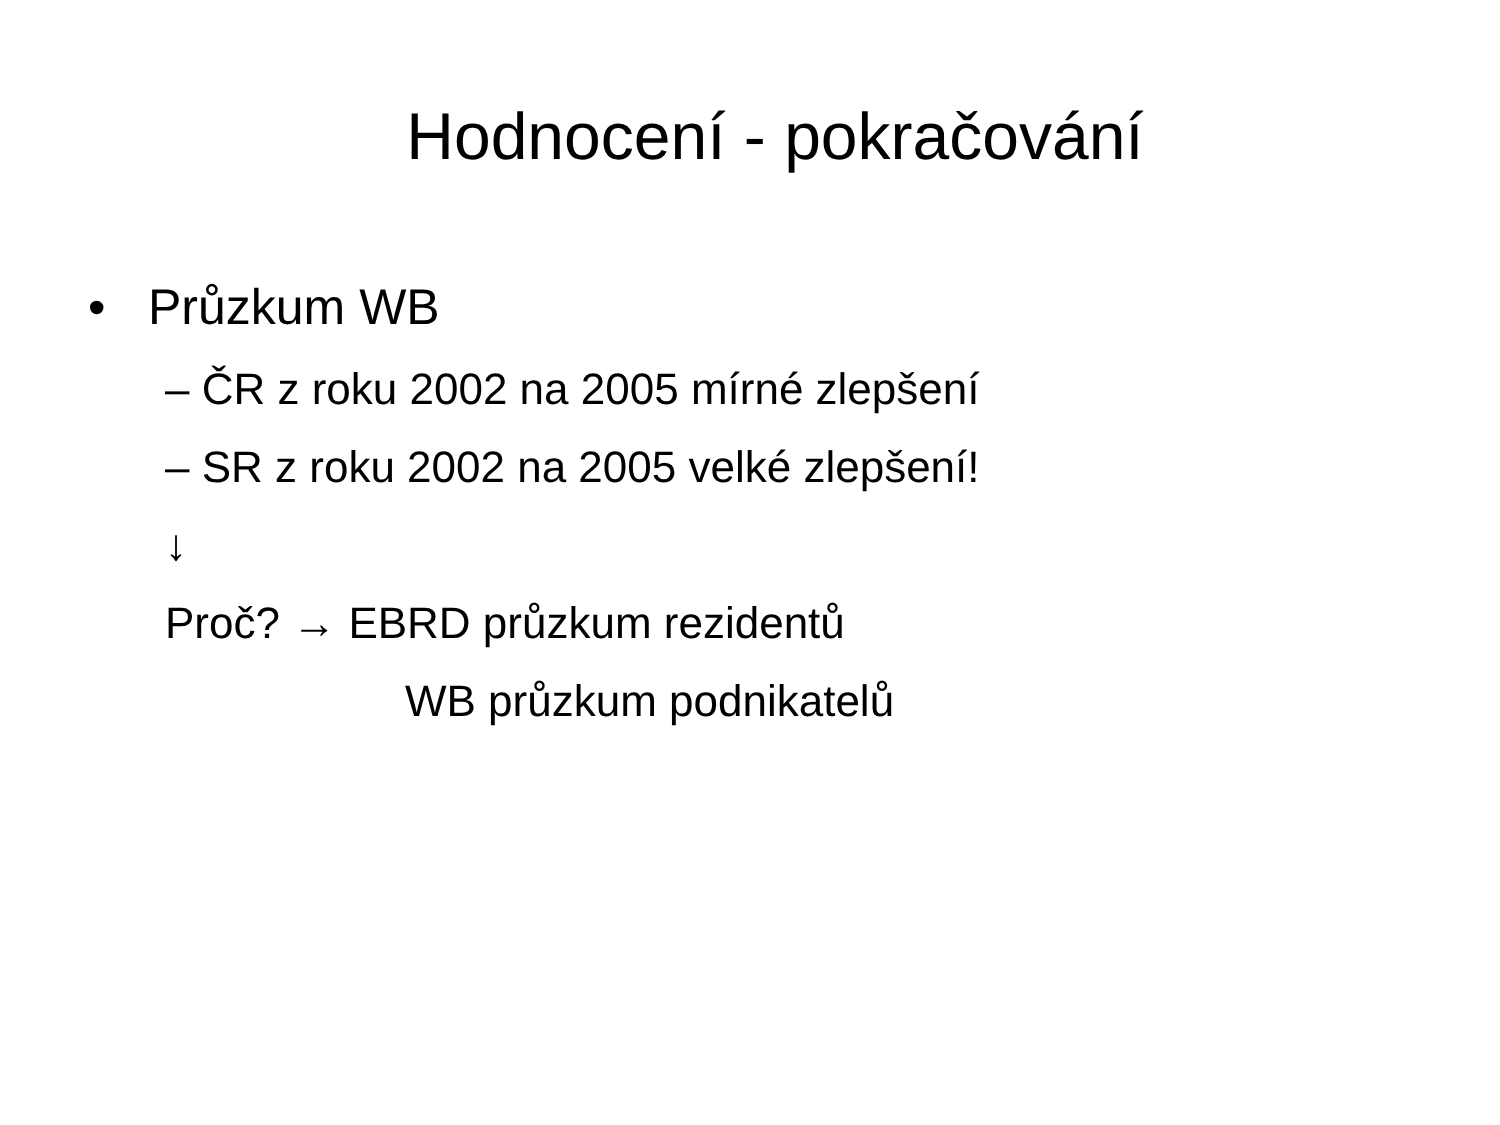Hodnocení - pokračování
• Průzkum WB
– ČR z roku 2002 na 2005 mírné zlepšení
– SR z roku 2002 na 2005 velké zlepšení!
↓
Proč? → EBRD průzkum rezidentů
WB průzkum podnikatelů